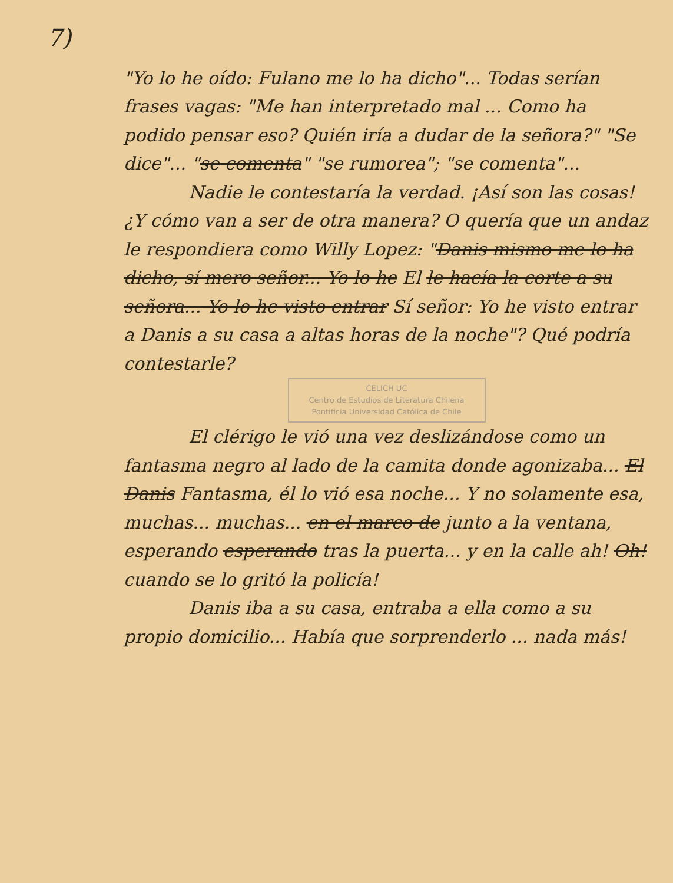7)
"Yo lo he oído: Fulano me lo ha dicho"... Todas serían frases vagas: "Me han interpretado mal ... Como ha podido pensar eso? Quién iría a dudar de la señora?" "Se dice"... "se comenta" "se rumorea"; "se comenta"...
Nadie le contestaría la verdad. ¡Así son las cosas! ¿Y cómo van a ser de otra manera? O quería que un andaz le respondiera como Willy Lopez: "Danis mismo me lo ha dicho, sí mero señor... Yo lo he El le hacía la corte a su señora... Yo lo he visto entrar Sí señor: Yo he visto entrar a Danis a su casa a altas horas de la noche"? Qué podría contestarle?
CELICH UC
Centro de Estudios de Literatura Chilena
Pontificia Universidad Católica de Chile
El clérigo le vió una vez deslizándose como un fantasma negro al lado de la camita donde agonizaba... El Danis Fantasma, él lo vió esa noche... Y no solamente esa, muchas... muchas... en el marco de junto a la ventana, esperando esperando tras la puerta... y en la calle ah! Oh! cuando se lo gritó la policía!
Danis iba a su casa, entraba a ella como a su propio domicilio... Había que sorprenderlo ... nada más!